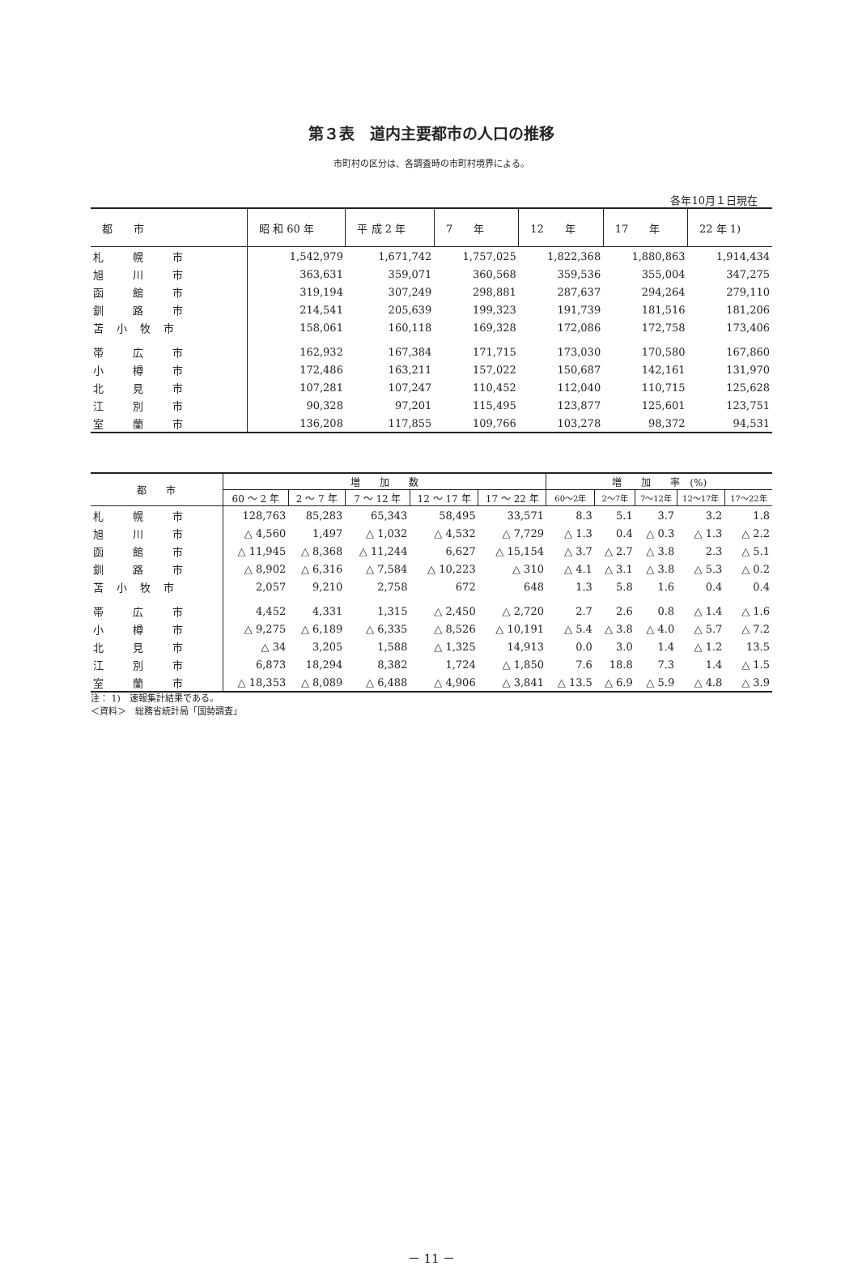第３表　道内主要都市の人口の推移
市町村の区分は、各調査時の市町村境界による。
各年10月１日現在
| 都 市 | 昭 和 60 年 | 平 成 2 年 | 7 年 | 12 年 | 17 年 | 22 年 1) |
| --- | --- | --- | --- | --- | --- | --- |
| 札 幌 市 | 1,542,979 | 1,671,742 | 1,757,025 | 1,822,368 | 1,880,863 | 1,914,434 |
| 旭 川 市 | 363,631 | 359,071 | 360,568 | 359,536 | 355,004 | 347,275 |
| 函 館 市 | 319,194 | 307,249 | 298,881 | 287,637 | 294,264 | 279,110 |
| 釧 路 市 | 214,541 | 205,639 | 199,323 | 191,739 | 181,516 | 181,206 |
| 苫小牧市 | 158,061 | 160,118 | 169,328 | 172,086 | 172,758 | 173,406 |
| 帯 広 市 | 162,932 | 167,384 | 171,715 | 173,030 | 170,580 | 167,860 |
| 小 樽 市 | 172,486 | 163,211 | 157,022 | 150,687 | 142,161 | 131,970 |
| 北 見 市 | 107,281 | 107,247 | 110,452 | 112,040 | 110,715 | 125,628 |
| 江 別 市 | 90,328 | 97,201 | 115,495 | 123,877 | 125,601 | 123,751 |
| 室 蘭 市 | 136,208 | 117,855 | 109,766 | 103,278 | 98,372 | 94,531 |
| 都 市 | 増 加 数 | | | | | 増 加 率 (%) | | | | |
| --- | --- | --- | --- | --- | --- | --- | --- | --- | --- | --- |
| | 60 ～ 2 年 | 2 ～ 7 年 | 7 ～ 12 年 | 12 ～ 17 年 | 17 ～ 22 年 | 60～2年 | 2～7年 | 7～12年 | 12～17年 | 17～22年 |
| 札 幌 市 | 128,763 | 85,283 | 65,343 | 58,495 | 33,571 | 8.3 | 5.1 | 3.7 | 3.2 | 1.8 |
| 旭 川 市 | △ 4,560 | 1,497 | △ 1,032 | △ 4,532 | △ 7,729 | △ 1.3 | 0.4 | △ 0.3 | △ 1.3 | △ 2.2 |
| 函 館 市 | △ 11,945 | △ 8,368 | △ 11,244 | 6,627 | △ 15,154 | △ 3.7 | △ 2.7 | △ 3.8 | 2.3 | △ 5.1 |
| 釧 路 市 | △ 8,902 | △ 6,316 | △ 7,584 | △ 10,223 | △ 310 | △ 4.1 | △ 3.1 | △ 3.8 | △ 5.3 | △ 0.2 |
| 苫小牧市 | 2,057 | 9,210 | 2,758 | 672 | 648 | 1.3 | 5.8 | 1.6 | 0.4 | 0.4 |
| 帯 広 市 | 4,452 | 4,331 | 1,315 | △ 2,450 | △ 2,720 | 2.7 | 2.6 | 0.8 | △ 1.4 | △ 1.6 |
| 小 樽 市 | △ 9,275 | △ 6,189 | △ 6,335 | △ 8,526 | △ 10,191 | △ 5.4 | △ 3.8 | △ 4.0 | △ 5.7 | △ 7.2 |
| 北 見 市 | △ 34 | 3,205 | 1,588 | △ 1,325 | 14,913 | 0.0 | 3.0 | 1.4 | △ 1.2 | 13.5 |
| 江 別 市 | 6,873 | 18,294 | 8,382 | 1,724 | △ 1,850 | 7.6 | 18.8 | 7.3 | 1.4 | △ 1.5 |
| 室 蘭 市 | △ 18,353 | △ 8,089 | △ 6,488 | △ 4,906 | △ 3,841 | △ 13.5 | △ 6.9 | △ 5.9 | △ 4.8 | △ 3.9 |
注： 1)　速報集計結果である。
＜資料＞　総務省統計局「国勢調査」
－ 11 －